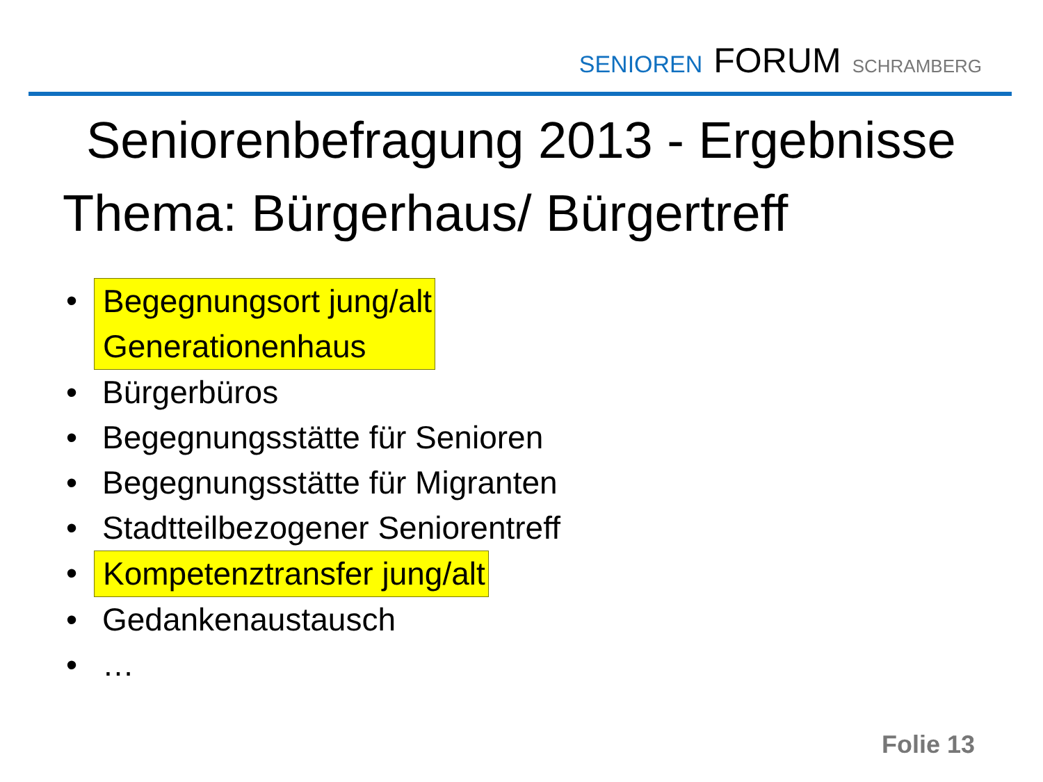SENIOREN FORUM SCHRAMBERG
Seniorenbefragung 2013 - Ergebnisse
Thema: Bürgerhaus/ Bürgertreff
• Begegnungsort jung/alt
Generationenhaus
• Bürgerbüros
• Begegnungsstätte für Senioren
• Begegnungsstätte für Migranten
• Stadtteilbezogener Seniorentreff
• Kompetenztransfer jung/alt
• Gedankenaustausch
• …
Folie 13